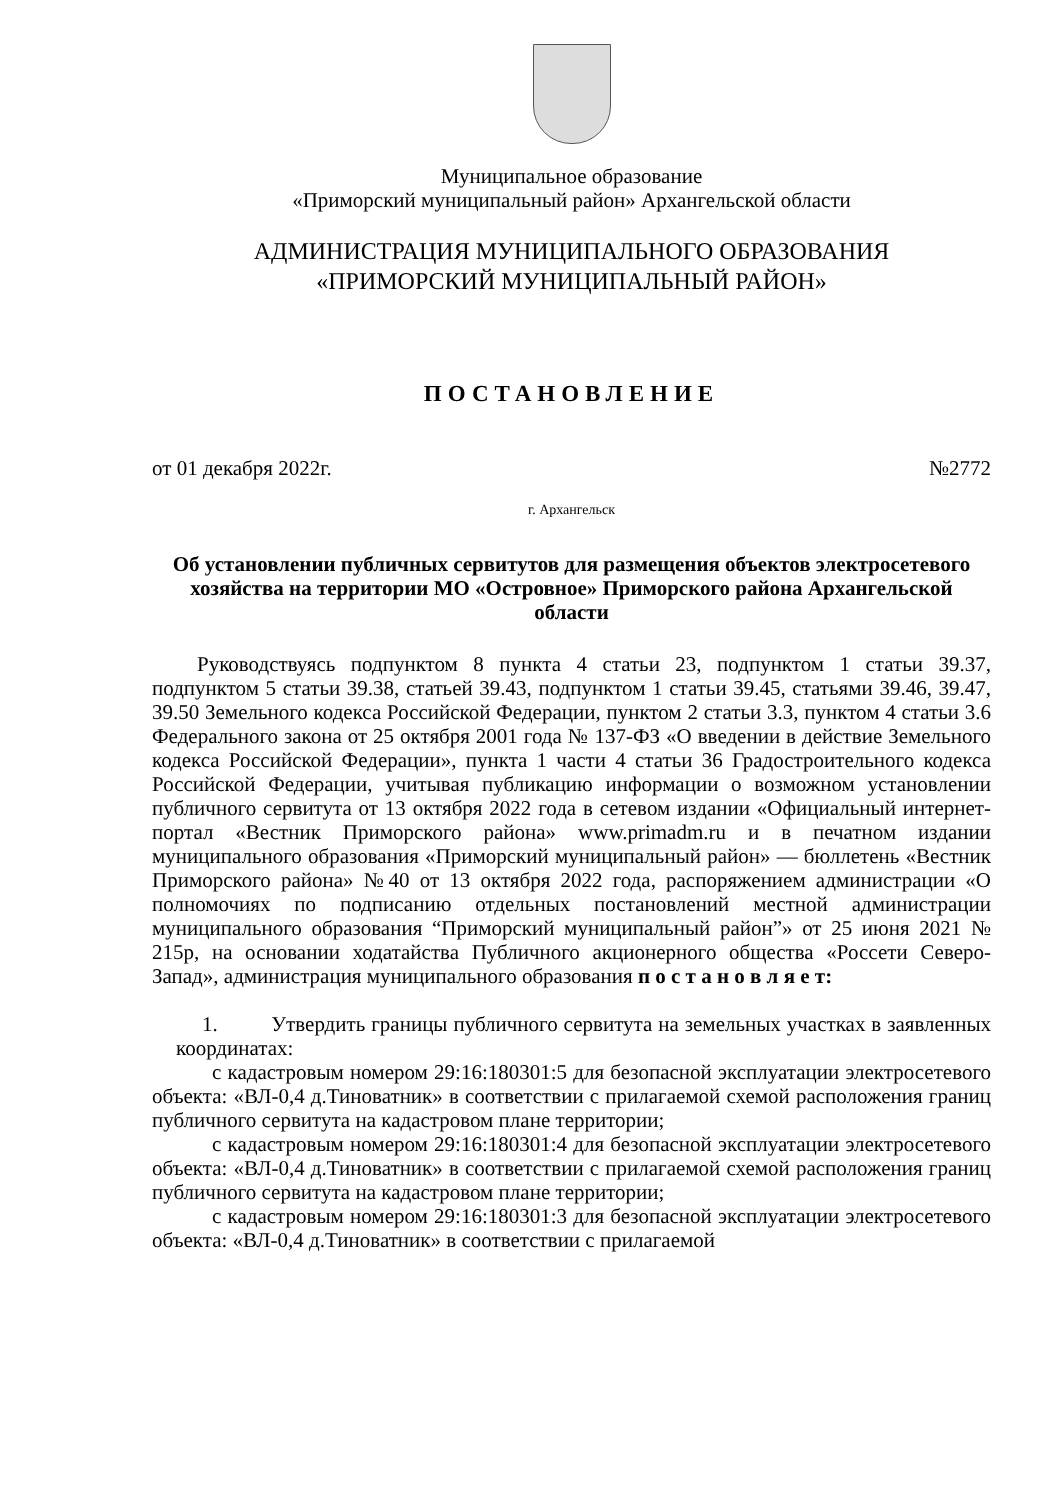Муниципальное образование
«Приморский муниципальный район» Архангельской области
АДМИНИСТРАЦИЯ МУНИЦИПАЛЬНОГО ОБРАЗОВАНИЯ
«ПРИМОРСКИЙ МУНИЦИПАЛЬНЫЙ РАЙОН»
ПОСТАНОВЛЕНИЕ
от 01 декабря 2022г. №2772
г. Архангельск
Об установлении публичных сервитутов для размещения объектов электросетевого хозяйства на территории МО «Островное» Приморского района Архангельской области
Руководствуясь подпунктом 8 пункта 4 статьи 23, подпунктом 1 статьи 39.37, подпунктом 5 статьи 39.38, статьей 39.43, подпунктом 1 статьи 39.45, статьями 39.46, 39.47, 39.50 Земельного кодекса Российской Федерации, пунктом 2 статьи 3.3, пунктом 4 статьи 3.6 Федерального закона от 25 октября 2001 года № 137-ФЗ «О введении в действие Земельного кодекса Российской Федерации», пункта 1 части 4 статьи 36 Градостроительного кодекса Российской Федерации, учитывая публикацию информации о возможном установлении публичного сервитута от 13 октября 2022 года в сетевом издании «Официальный интернет-портал «Вестник Приморского района» www.primadm.ru и в печатном издании муниципального образования «Приморский муниципальный район» — бюллетень «Вестник Приморского района» №40 от 13 октября 2022 года, распоряжением администрации «О полномочиях по подписанию отдельных постановлений местной администрации муниципального образования “Приморский муниципальный район”» от 25 июня 2021 № 215р, на основании ходатайства Публичного акционерного общества «Россети Северо-Запад», администрация муниципального образования п о с т а н о в л я е т:
1. Утвердить границы публичного сервитута на земельных участках в заявленных координатах:
с кадастровым номером 29:16:180301:5 для безопасной эксплуатации электросетевого объекта: «ВЛ-0,4 д.Тиноватник» в соответствии с прилагаемой схемой расположения границ публичного сервитута на кадастровом плане территории;
с кадастровым номером 29:16:180301:4 для безопасной эксплуатации электросетевого объекта: «ВЛ-0,4 д.Тиноватник» в соответствии с прилагаемой схемой расположения границ публичного сервитута на кадастровом плане территории;
с кадастровым номером 29:16:180301:3 для безопасной эксплуатации электросетевого объекта: «ВЛ-0,4 д.Тиноватник» в соответствии с прилагаемой